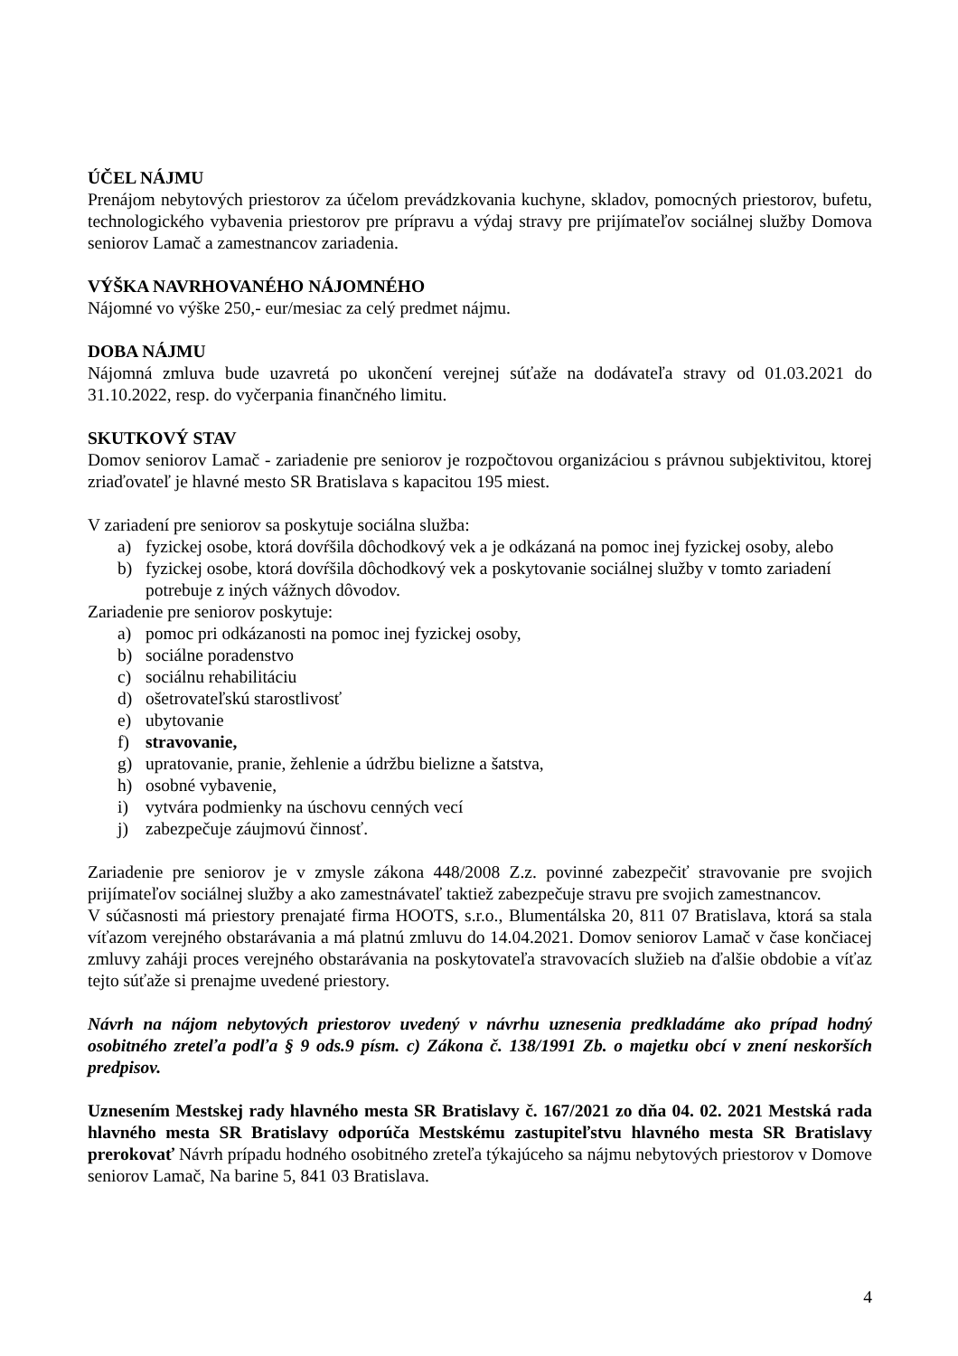ÚČEL NÁJMU
Prenájom nebytových priestorov za účelom prevádzkovania kuchyne, skladov, pomocných priestorov, bufetu, technologického vybavenia priestorov pre prípravu a výdaj stravy pre prijímateľov sociálnej služby Domova seniorov Lamač a zamestnancov zariadenia.
VÝŠKA NAVRHOVANÉHO NÁJOMNÉHO
Nájomné vo výške 250,- eur/mesiac za celý predmet nájmu.
DOBA NÁJMU
Nájomná zmluva bude uzavretá po ukončení verejnej súťaže na dodávateľa stravy od 01.03.2021 do 31.10.2022, resp. do vyčerpania finančného limitu.
SKUTKOVÝ STAV
Domov seniorov Lamač - zariadenie pre seniorov je rozpočtovou organizáciou s právnou subjektivitou, ktorej zriaďovateľ je hlavné mesto SR Bratislava s kapacitou 195 miest.
V zariadení pre seniorov sa poskytuje sociálna služba:
a) fyzickej osobe, ktorá dovŕšila dôchodkový vek a je odkázaná na pomoc inej fyzickej osoby, alebo
b) fyzickej osobe, ktorá dovŕšila dôchodkový vek a poskytovanie sociálnej služby v tomto zariadení potrebuje z iných vážnych dôvodov.
Zariadenie pre seniorov poskytuje:
a) pomoc pri odkázanosti na pomoc inej fyzickej osoby,
b) sociálne poradenstvo
c) sociálnu rehabilitáciu
d) ošetrovateľskú starostlivosť
e) ubytovanie
f) stravovanie,
g) upratovanie, pranie, žehlenie a údržbu bielizne a šatstva,
h) osobné vybavenie,
i) vytvára podmienky na úschovu cenných vecí
j) zabezpečuje záujmovú činnosť.
Zariadenie pre seniorov je v zmysle zákona 448/2008 Z.z. povinné zabezpečiť stravovanie pre svojich prijímateľov sociálnej služby a ako zamestnávateľ taktiež zabezpečuje stravu pre svojich zamestnancov.
V súčasnosti má priestory prenajaté firma HOOTS, s.r.o., Blumentálska 20, 811 07 Bratislava, ktorá sa stala víťazom verejného obstarávania a má platnú zmluvu do 14.04.2021. Domov seniorov Lamač v čase končiacej zmluvy zaháji proces verejného obstarávania na poskytovateľa stravovacích služieb na ďalšie obdobie a víťaz tejto súťaže si prenajme uvedené priestory.
Návrh na nájom nebytových priestorov uvedený v návrhu uznesenia predkladáme ako prípad hodný osobitného zreteľa podľa § 9 ods.9 písm. c) Zákona č. 138/1991 Zb. o majetku obcí v znení neskorších predpisov.
Uznesením Mestskej rady hlavného mesta SR Bratislavy č. 167/2021 zo dňa 04. 02. 2021 Mestská rada hlavného mesta SR Bratislavy odporúča Mestskému zastupiteľstvu hlavného mesta SR Bratislavy prerokovať Návrh prípadu hodného osobitného zreteľa týkajúceho sa nájmu nebytových priestorov v Domove seniorov Lamač, Na barine 5, 841 03 Bratislava.
4